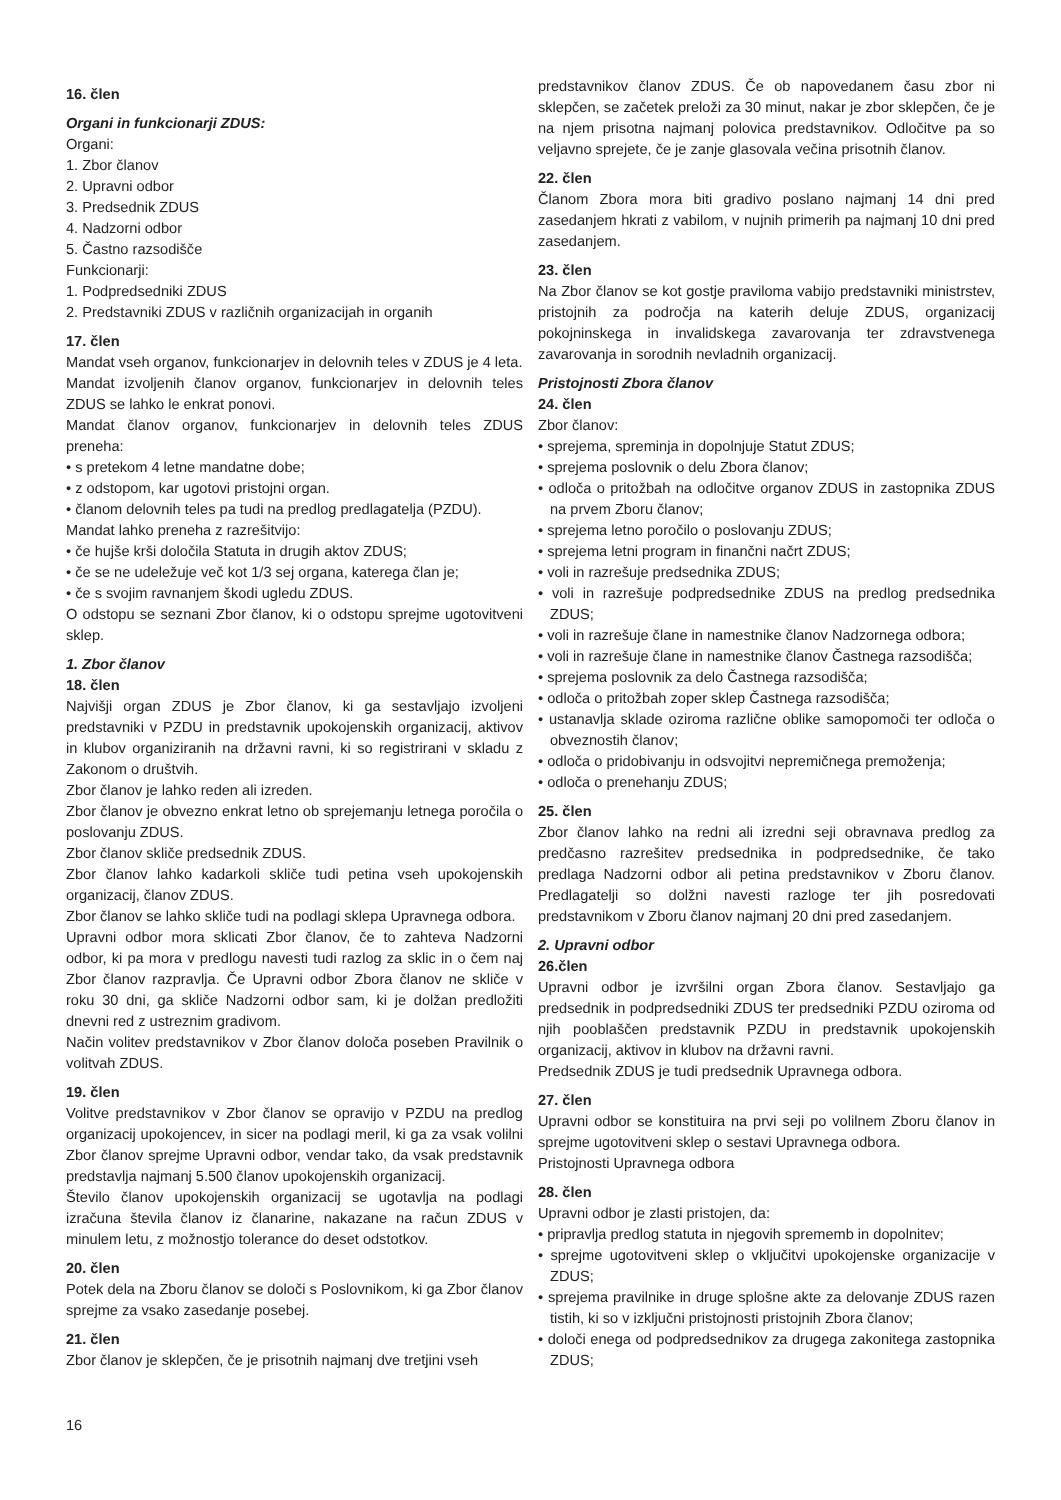16. člen
Organi in funkcionarji ZDUS:
Organi:
1. Zbor članov
2. Upravni odbor
3. Predsednik ZDUS
4. Nadzorni odbor
5. Častno razsodišče
Funkcionarji:
1. Podpredsedniki ZDUS
2. Predstavniki ZDUS v različnih organizacijah in organih
17. člen
Mandat vseh organov, funkcionarjev in delovnih teles v ZDUS je 4 leta.
Mandat izvoljenih članov organov, funkcionarjev in delovnih teles ZDUS se lahko le enkrat ponovi.
Mandat članov organov, funkcionarjev in delovnih teles ZDUS preneha:
• s pretekom 4 letne mandatne dobe;
• z odstopom, kar ugotovi pristojni organ.
• članom delovnih teles pa tudi na predlog predlagatelja (PZDU).
Mandat lahko preneha z razrešitvijo:
• če hujše krši določila Statuta in drugih aktov ZDUS;
• če se ne udeležuje več kot 1/3 sej organa, katerega član je;
• če s svojim ravnanjem škodi ugledu ZDUS.
O odstopu se seznani Zbor članov, ki o odstopu sprejme ugotovitveni sklep.
1. Zbor članov
18. člen
Najvišji organ ZDUS je Zbor članov, ki ga sestavljajo izvoljeni predstavniki v PZDU in predstavnik upokojenskih organizacij, aktivov in klubov organiziranih na državni ravni, ki so registrirani v skladu z Zakonom o društvih.
Zbor članov je lahko reden ali izreden.
Zbor članov je obvezno enkrat letno ob sprejemanju letnega poročila o poslovanju ZDUS.
Zbor članov skliče predsednik ZDUS.
Zbor članov lahko kadarkoli skliče tudi petina vseh upokojenskih organizacij, članov ZDUS.
Zbor članov se lahko skliče tudi na podlagi sklepa Upravnega odbora.
Upravni odbor mora sklicati Zbor članov, če to zahteva Nadzorni odbor, ki pa mora v predlogu navesti tudi razlog za sklic in o čem naj Zbor članov razpravlja. Če Upravni odbor Zbora članov ne skliče v roku 30 dni, ga skliče Nadzorni odbor sam, ki je dolžan predložiti dnevni red z ustreznim gradivom.
Način volitev predstavnikov v Zbor članov določa poseben Pravilnik o volitvah ZDUS.
19. člen
Volitve predstavnikov v Zbor članov se opravijo v PZDU na predlog organizacij upokojencev, in sicer na podlagi meril, ki ga za vsak volilni Zbor članov sprejme Upravni odbor, vendar tako, da vsak predstavnik predstavlja najmanj 5.500 članov upokojenskih organizacij.
Število članov upokojenskih organizacij se ugotavlja na podlagi izračuna števila članov iz članarine, nakazane na račun ZDUS v minulem letu, z možnostjo tolerance do deset odstotkov.
20. člen
Potek dela na Zboru članov se določi s Poslovnikom, ki ga Zbor članov sprejme za vsako zasedanje posebej.
21. člen
Zbor članov je sklepčen, če je prisotnih najmanj dve tretjini vseh
predstavnikov članov ZDUS. Če ob napovedanem času zbor ni sklepčen, se začetek preloži za 30 minut, nakar je zbor sklepčen, če je na njem prisotna najmanj polovica predstavnikov. Odločitve pa so veljavno sprejete, če je zanje glasovala večina prisotnih članov.
22. člen
Članom Zbora mora biti gradivo poslano najmanj 14 dni pred zasedanjem hkrati z vabilom, v nujnih primerih pa najmanj 10 dni pred zasedanjem.
23. člen
Na Zbor članov se kot gostje praviloma vabijo predstavniki ministrstev, pristojnih za področja na katerih deluje ZDUS, organizacij pokojninskega in invalidskega zavarovanja ter zdravstvenega zavarovanja in sorodnih nevladnih organizacij.
Pristojnosti Zbora članov
24. člen
Zbor članov:
• sprejema, spreminja in dopolnjuje Statut ZDUS;
• sprejema poslovnik o delu Zbora članov;
• odloča o pritožbah na odločitve organov ZDUS in zastopnika ZDUS na prvem Zboru članov;
• sprejema letno poročilo o poslovanju ZDUS;
• sprejema letni program in finančni načrt ZDUS;
• voli in razrešuje predsednika ZDUS;
• voli in razrešuje podpredsednike ZDUS na predlog predsednika ZDUS;
• voli in razrešuje člane in namestnike članov Nadzornega odbora;
• voli in razrešuje člane in namestnike članov Častnega razsodišča;
• sprejema poslovnik za delo Častnega razsodišča;
• odloča o pritožbah zoper sklep Častnega razsodišča;
• ustanavlja sklade oziroma različne oblike samopomoči ter odloča o obveznostih članov;
• odloča o pridobivanju in odsvojitvi nepremičnega premoženja;
• odloča o prenehanju ZDUS;
25. člen
Zbor članov lahko na redni ali izredni seji obravnava predlog za predčasno razrešitev predsednika in podpredsednike, če tako predlaga Nadzorni odbor ali petina predstavnikov v Zboru članov. Predlagatelji so dolžni navesti razloge ter jih posredovati predstavnikom v Zboru članov najmanj 20 dni pred zasedanjem.
2. Upravni odbor
26.člen
Upravni odbor je izvršilni organ Zbora članov. Sestavljajo ga predsednik in podpredsedniki ZDUS ter predsedniki PZDU oziroma od njih pooblaščen predstavnik PZDU in predstavnik upokojenskih organizacij, aktivov in klubov na državni ravni.
Predsednik ZDUS je tudi predsednik Upravnega odbora.
27. člen
Upravni odbor se konstituira na prvi seji po volilnem Zboru članov in sprejme ugotovitveni sklep o sestavi Upravnega odbora.
Pristojnosti Upravnega odbora
28. člen
Upravni odbor je zlasti pristojen, da:
• pripravlja predlog statuta in njegovih sprememb in dopolnitev;
• sprejme ugotovitveni sklep o vključitvi upokojenske organizacije v ZDUS;
• sprejema pravilnike in druge splošne akte za delovanje ZDUS razen tistih, ki so v izključni pristojnosti pristojnih Zbora članov;
• določi enega od podpredsednikov za drugega zakonitega zastopnika ZDUS;
16